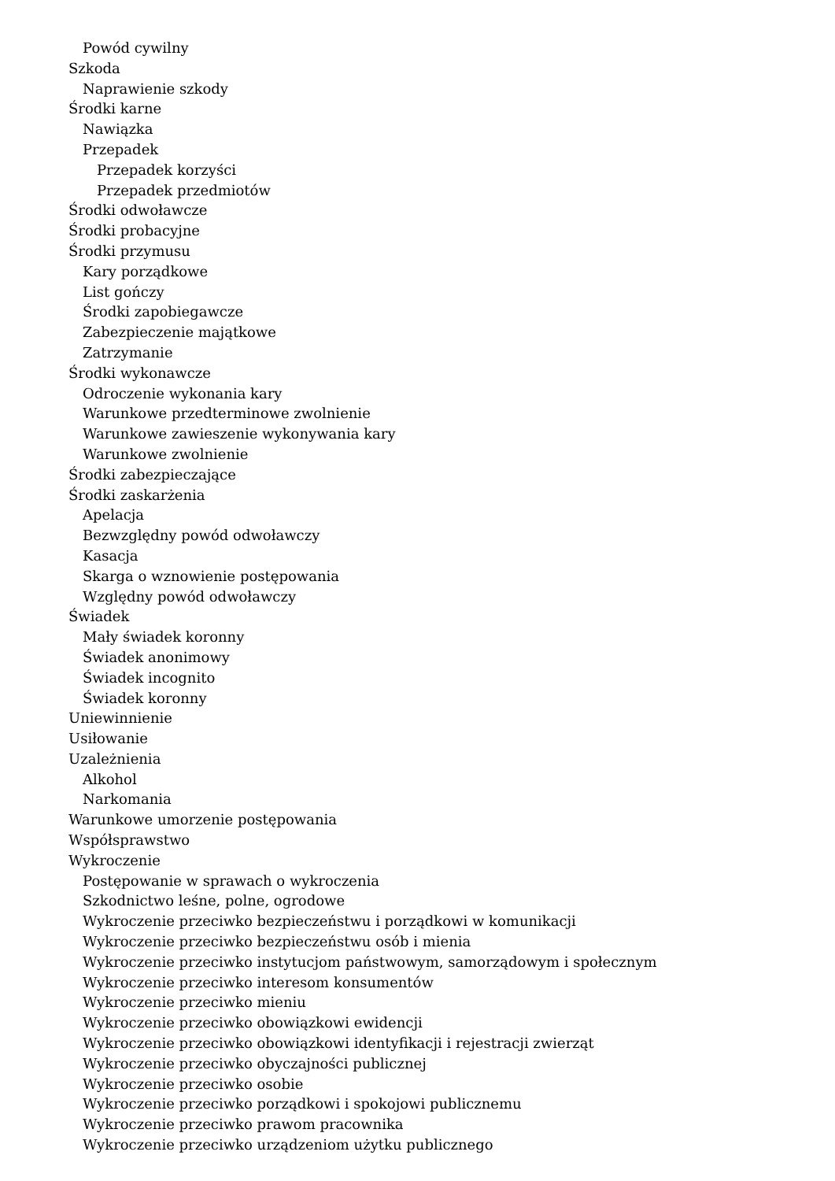Powód cywilny
Szkoda
Naprawienie szkody
Środki karne
Nawiązka
Przepadek
Przepadek korzyści
Przepadek przedmiotów
Środki odwoławcze
Środki probacyjne
Środki przymusu
Kary porządkowe
List gończy
Środki zapobiegawcze
Zabezpieczenie majątkowe
Zatrzymanie
Środki wykonawcze
Odroczenie wykonania kary
Warunkowe przedterminowe zwolnienie
Warunkowe zawieszenie wykonywania kary
Warunkowe zwolnienie
Środki zabezpieczające
Środki zaskarżenia
Apelacja
Bezwzględny powód odwoławczy
Kasacja
Skarga o wznowienie postępowania
Względny powód odwoławczy
Świadek
Mały świadek koronny
Świadek anonimowy
Świadek incognito
Świadek koronny
Uniewinnienie
Usiłowanie
Uzależnienia
Alkohol
Narkomania
Warunkowe umorzenie postępowania
Współsprawstwo
Wykroczenie
Postępowanie w sprawach o wykroczenia
Szkodnictwo leśne, polne, ogrodowe
Wykroczenie przeciwko bezpieczeństwu i porządkowi w komunikacji
Wykroczenie przeciwko bezpieczeństwu osób i mienia
Wykroczenie przeciwko instytucjom państwowym, samorządowym i społecznym
Wykroczenie przeciwko interesom konsumentów
Wykroczenie przeciwko mieniu
Wykroczenie przeciwko obowiązkowi ewidencji
Wykroczenie przeciwko obowiązkowi identyfikacji i rejestracji zwierząt
Wykroczenie przeciwko obyczajności publicznej
Wykroczenie przeciwko osobie
Wykroczenie przeciwko porządkowi i spokojowi publicznemu
Wykroczenie przeciwko prawom pracownika
Wykroczenie przeciwko urządzeniom użytku publicznego